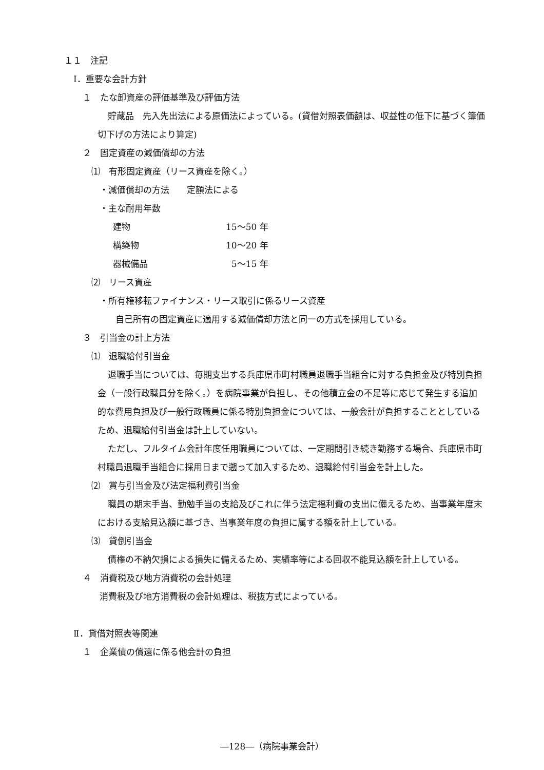１１　注記
Ⅰ．重要な会計方針
１　たな卸資産の評価基準及び評価方法
貯蔵品　先入先出法による原価法によっている。(貸借対照表価額は、収益性の低下に基づく簿価切下げの方法により算定)
２　固定資産の減価償却の方法
⑴　有形固定資産（リース資産を除く。）
・減価償却の方法　　定額法による
・主な耐用年数
建物 15～50 年
構築物 10～20 年
器械備品 5～15 年
⑵　リース資産
・所有権移転ファイナンス・リース取引に係るリース資産
自己所有の固定資産に適用する減価償却方法と同一の方式を採用している。
３　引当金の計上方法
⑴　退職給付引当金
退職手当については、毎期支出する兵庫県市町村職員退職手当組合に対する負担金及び特別負担金（一般行政職員分を除く。）を病院事業が負担し、その他積立金の不足等に応じて発生する追加的な費用負担及び一般行政職員に係る特別負担金については、一般会計が負担することとしているため、退職給付引当金は計上していない。
ただし、フルタイム会計年度任用職員については、一定期間引き続き勤務する場合、兵庫県市町村職員退職手当組合に採用日まで遡って加入するため、退職給付引当金を計上した。
⑵　賞与引当金及び法定福利費引当金
職員の期末手当、勤勉手当の支給及びこれに伴う法定福利費の支出に備えるため、当事業年度末における支給見込額に基づき、当事業年度の負担に属する額を計上している。
⑶　貸倒引当金
債権の不納欠損による損失に備えるため、実績率等による回収不能見込額を計上している。
４　消費税及び地方消費税の会計処理
消費税及び地方消費税の会計処理は、税抜方式によっている。
Ⅱ．貸借対照表等関連
１　企業債の償還に係る他会計の負担
―128―（病院事業会計）